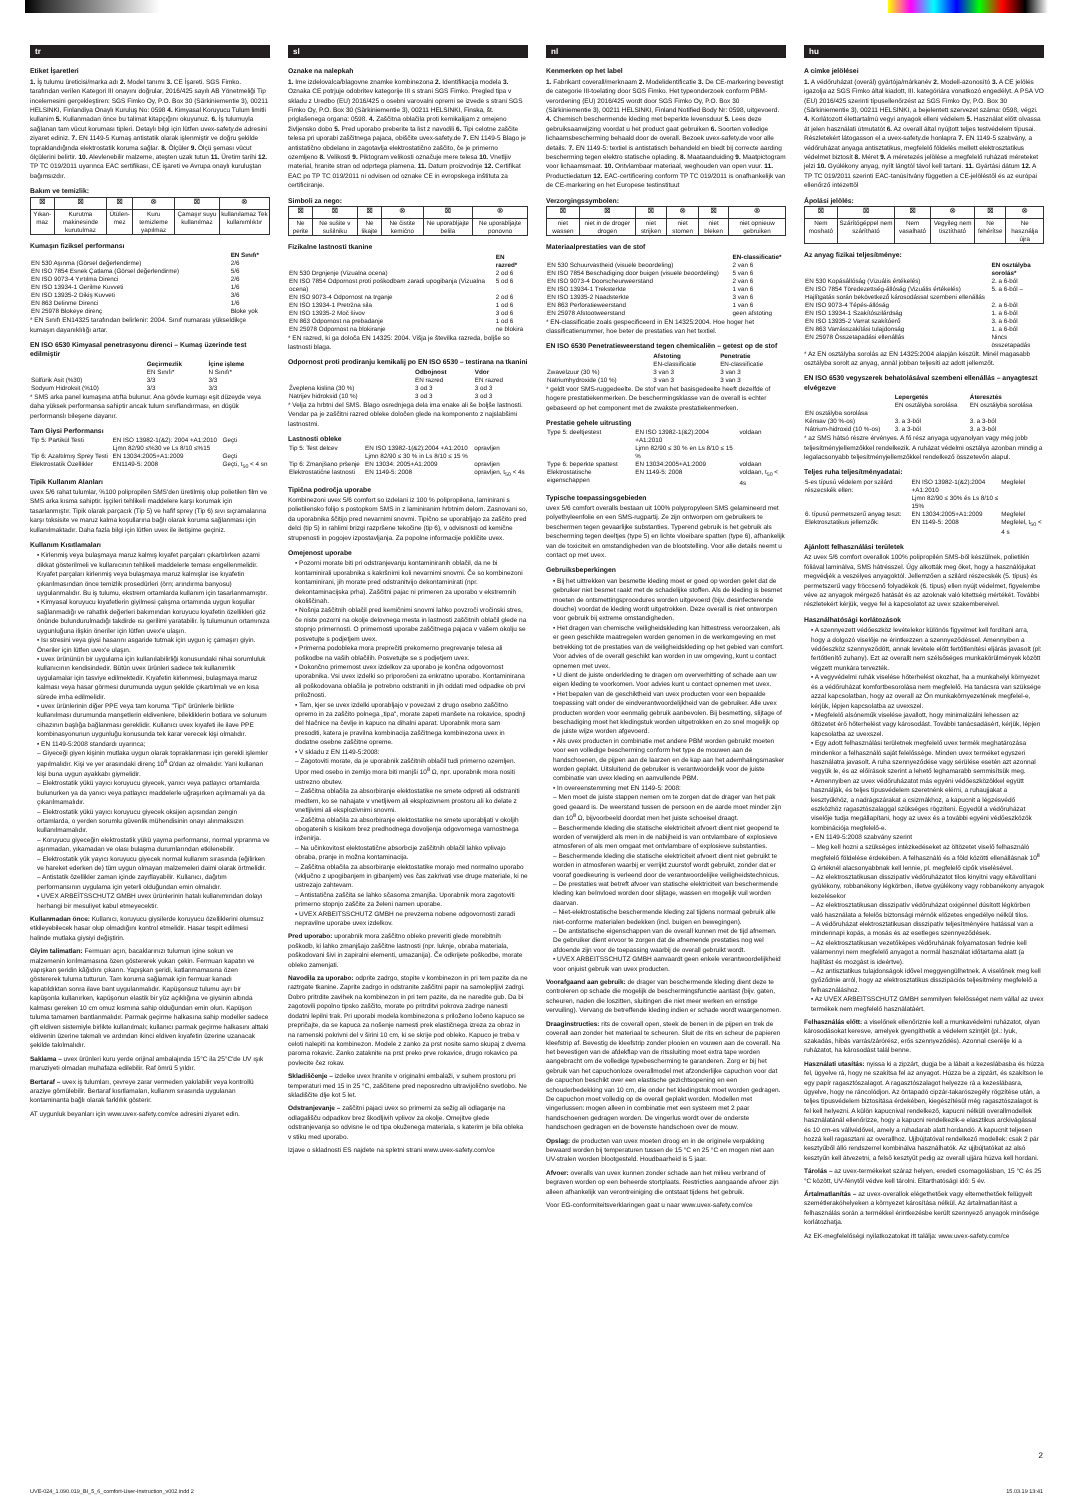tr
Etiket İşaretleri
1. İş tulumu üreticisi/marka adı 2. Model tanımı 3. CE İşareti. SGS Fimko. tarafından verilen Kategori III onayını doğrular, 2016/425 sayılı AB Yönetmeliği Tip incelemesini gerçekleştiren: SGS Fimko Oy, P.O. Box 30 (Särkiniementie 3), 00211 HELSINKI, Finlandiya Onaylı Kuruluş No: 0598 4. Kimyasal Koruyucu Tulum limitli kullanim 5. Kullanmadan önce bu talimat kitapçığını okuyunuz. 6. İş tulumuyla sağlanan tam vücut koruması tipleri. Detaylı bilgi için lütfen uvex-safety.de adresini ziyaret ediniz. 7. EN 1149-5 Kumaş antistatik olarak işlenmiştir ve doğru şekilde topraklandığında elektrostatik koruma sağlar. 8. Ölçüler 9. Ölçü şeması vücut ölçülerini belirtir. 10. Alevlenebilir malzeme, ateşten uzak tutun 11. Üretim tarihi 12. TP TC 019/2011 uyarınca EAC sertifikası, CE işareti ve Avrupa onaylı kuruluştan bağımsızdır.
Bakım ve temizlik:
| ⊠ | ⊠ | ⊠ | ⊗ | ⊠ | ⊗ |
| Yıkan­maz | Kurutma makinesinde kurutulmaz | Ütülen­mez | Kuru temizleme yapılmaz | Çamaşır suyu kullanılmaz | kullanılamaz Tek kullanımlıktır |
Kumaşın fiziksel performansı
| | EN Sınıfı* |
| EN 530 Aşınma (Görsel değerlendirme) | 2/6 |
| EN ISO 7854 Esnek Çatlama (Görsel değerlendirme) | 5/6 |
| EN ISO 9073-4 Yırtılma Direnci | 2/6 |
| EN ISO 13934-1 Gerilme Kuvveti | 1/6 |
| EN ISO 13935-2 Dikiş Kuvveti | 3/6 |
| EN 863 Delinme Direnci | 1/6 |
| EN 25978 Blokeye direnç | Bloke yok |
* EN Sınıfı EN14325 tarafından belirlenir: 2004. Sınıf numarası yükseldikçe kumaşın dayanıklılığı artar.
EN ISO 6530 Kimyasal penetrasyonu direnci – Kumaş üzerinde test edilmiştir
| | Geçirmezlik EN Sınıfı* | İçine işleme N Sınıfı* |
| --- | --- | --- |
| Sülfürik Asit (%30) | 3/3 | 3/3 |
| Sodyum Hidroksit (%10) | 3/3 | 3/3 |
* SMS arka panel kumaşına atıfta bulunur. Ana gövde kumaşı eşit düzeyde veya daha yüksek performansa sahiptir ancak tulum sınıflandırması, en düşük performanslı bileşene dayanır.
Tam Giysi Performansı
| Tip 5: Partikül Testi | EN ISO 13982-1(&2): 2004 +A1:2010 Ljmn 82/90 ≤%30 ve Ls 8/10 ≤%15 | Geçti |
| Tip 6: Azaltılmış Sprey Testi | EN 13034:2005+A1:2009 | Geçti |
| Elektrostatik Özellikler | EN1149-5: 2008 | Geçti, t<sub>50</sub> < 4 sn |
Tipik Kullanım Alanları
uvex 5/6 rahat tulumlar, %100 polipropilen SMS'den üretilmiş olup polietilen film ve SMS arka kısma sahiptir. İşçileri tehlikeli maddelere karşı korumak için tasarlanmıştır. Tipik olarak parçacık (Tip 5) ve hafif sprey (Tip 6) sıvı sıçramalarına karşı toksisite ve maruz kalma koşullarına bağlı olarak koruma sağlanması için kullanılmaktadır. Daha fazla bilgi için lütfen uvex ile iletişime geçiniz.
Kullanım Kısıtlamaları
• Kirlenmiş veya bulaşmaya maruz kalmış kıyafet parçaları çıkartılırken azami dikkat gösterilmeli ve kullanıcının tehlikeli maddelerle teması engellenmelidir. Kıyafet parçaları kirlenmiş veya bulaşmaya maruz kalmışlar ise kıyafetin çıkarılmasından önce temizlik prosedürleri (örn; arındırma banyosu) uygulanmalıdır. Bu iş tulumu, ekstrem ortamlarda kullanım için tasarlanmamıştır.
• Kimyasal koruyucu kıyafetlerin giyilmesi çalışma ortamında uygun koşullar sağlanmadığı ve rahatlık değerleri bakımından koruyucu kıyafetin özellikleri göz önünde bulundurulmadığı takdirde ısı gerilimi yaratabilir. İş tulumunun ortamınıza uygunluğuna ilişkin öneriler için lütfen uvex'e ulaşın.
• Isı stresini veya giysi hasarını asgaride tutmak için uygun iç çamaşırı giyin. Öneriler için lütfen uvex'e ulaşın.
• uvex ürününün bir uygulama için kullanılabilirliği konusundaki nihai sorumluluk kullanıcının kendisindedir. Bütün uvex ürünleri sadece tek kullanımlık uygulamalar için tasviye edilmektedir. Kıyafetin kirlenmesi, bulaşmaya maruz kalması veya hasar görmesi durumunda uygun şekilde çıkartılmalı ve en kısa sürede imha edilmelidir.
• uvex ürünlerinin diğer PPE veya tam koruma "Tipi" ürünlerle birlikte kullanılması durumunda manşetlerin eldivenlere, bilekliklerin botlara ve solunum cihazının başlığa bağlanması gereklidir. Kullanıcı uvex kıyafeti ile ilave PPE kombinasyonunun uygunluğu konusunda tek karar verecek kişi olmalıdır.
• EN 1149-5:2008 standardı uyarınca;
– Giyeceği giyen kişinin mutlaka uygun olarak topraklanması için gerekli işlemler yapılmalıdır. Kişi ve yer arasındaki direnç 10<sup>8</sup> Ω'dan az olmalıdır. Yani kullanan kişi buna uygun ayakkabı giymelidir.
– Elektrostatik yükü yayıcı koruyucu giyecek, yanıcı veya patlayıcı ortamlarda bulunurken ya da yanıcı veya patlayıcı maddelerle uğraşırken açılmamalı ya da çıkarılmamalıdır.
– Elektrostatik yükü yayıcı koruyucu giyecek oksijen açısından zengin ortamlarda, o yerden sorumlu güvenlik mühendisinin onayı alınmaksızın kullanılmamalıdır.
– Koruyucu giyeceğin elektrostatik yükü yayma performansı, normal yıpranma ve aşınmadan, yıkamadan ve olası bulaşma durumlarından etkilenebilir.
– Elektrostatik yük yayıcı koruyucu giyecek normal kullanım sırasında (eğilirken ve hareket ederken de) tüm uygun olmayan malzemeleri daimi olarak örtmelidir.
– Antistatik özellikler zaman içinde zayıflayabilir. Kullanıcı, dağıtım performansının uygulama için yeterli olduğundan emin olmalıdır.
• UVEX ARBEİTSSCHUTZ GMBH uvex ürünlerinin hatalı kullanımından dolayı herhangi bir mesuliyet kabul etmeyecektir.
Kullanmadan önce: Kullanıcı, koruyucu giysilerde koruyucu özelliklerini olumsuz etkileyebilecek hasar olup olmadığını kontrol etmelidir. Hasar tespit edilmesi halinde mutlaka giysiyi değiştirin.
Giyim talimatları: Fermuarı açın, bacaklarınızı tulumun içine sokun ve malzemenin kırılmamasına özen göstererek yukarı çekin. Fermuarı kapatın ve yapışkan şeridin kâğıdını çıkarın. Yapışkan şeridi, katlanmamasına özen göstererek tuluma tutturun. Tam koruma sağlamak için fermuar kanadı kapatıldıktan sonra ilave bant uygulanmalıdır. Kapüşonsuz tulumu ayrı bir kapüşonla kullanırken, kapüşonun elastik bir yüz açıklığına ve giysinin altında kalması gereken 10 cm omuz kısmına sahip olduğundan emin olun. Kapüşon tuluma tamamen bantlanmalıdır. Parmak geçirme halkasına sahip modeller sadece çift eldiven sistemiyle birlikte kullanılmalı; kullanıcı parmak geçirme halkasını alttaki eldivenin üzerine takmalı ve ardından ikinci eldiven kıyafetin üzerine uzanacak şekilde takılmalıdır.
Saklama – uvex ürünleri kuru yerde orijinal ambalajında 15°C ila 25°C'de UV ışık maruziyeti olmadan muhafaza edilebilir. Raf ömrü 5 yıldır.
Bertaraf – uvex iş tulumları, çevreye zarar vermeden yakılabilir veya kontrollü araziye gömülebilir. Bertaraf kısıtlamaları, kullanım sırasında uygulanan kontaminanta bağlı olarak farklılık gösterir.
AT uygunluk beyanları için www.uvex-safety.com/ce adresini ziyaret edin.
sl
Oznake na nalepkah
1. Ime izdelovalca/blagovne znamke kombinezona 2. Identifikacija modela 3. Oznaka CE potrjuje odobritev kategorije III s strani SGS Fimko. Pregled tipa v skladu z Uredbo (EU) 2016/425 o osebni varovalni opremi se izvede s strani SGS Fimko Oy, P.O. Box 30 (Särkiniementie 3), 00211 HELSINKI, Finska, št. priglašenega organa: 0598. 4. Zaščitna oblačila proti kemikalijam z omejeno življensko dobo 5. Pred uporabo preberite ta list z navodili 6. Tipi celotne zaščite telesa pri uporabi zaščitnega pajaca, obiščite uvex-safety.de 7. EN 1149-5 Blago je antistatično obdelano in zagotavlja elektrostatično zaščito, če je primerno ozemljeno 8. Velikosti 9. Piktogram velikosti označuje mere telesa 10. Vnetljiv material, hranite stran od odprtega plamena. 11. Datum proizvodnje 12. Certifikat EAC po TP TC 019/2011 ni odvisen od oznake CE in evropskega inštituta za certificiranje.
Simboli za nego:
| ⊠ | ⊠ | ⊠ | ⊗ | ⊠ | ⊗ |
| Ne perite | Ne sušite v sušilniku | Ne likajte | Ne čistite kemično | Ne uporabljajte belila | Ne uporabljajte ponovno |
Fizikalne lastnosti tkanine
| | EN razred* |
| EN 530 Drgnjenje (Vizualna ocena) | 2 od 6 |
| EN ISO 7854 Odpornost proti poškodbam zaradi upogibanja (Vizualna ocena) | 5 od 6 |
| EN ISO 9073-4 Odpornost na trganje | 2 od 6 |
| EN ISO 13934-1 Pretržna sila | 1 od 6 |
| EN ISO 13935-2 Moč šivov | 3 od 6 |
| EN 863 Odpornost na prebadanje | 1 od 6 |
| EN 25978 Odpornost na blokiranje | ne blokira |
* EN razred, ki ga določa EN 14325: 2004. Višja je številka razreda, boljše so lastnosti blaga.
Odpornost proti prodiranju kemikalij po EN ISO 6530 – testirana na tkanini
| | Odbojnost EN razred | Vdor EN razred |
| --- | --- | --- |
| Žveplena kislina (30 %) | 3 od 3 | 3 od 3 |
| Natrijev hidroksid (10 %) | 3 od 3 | 3 od 3 |
* Velja za hrbtni del SMS. Blago osrednjega dela ima enake ali še boljše lastnosti. Vendar pa je zaščitni razred obleke določen glede na komponento z najslabšimi lastnostmi.
Lastnosti obleke
| Tip 5: Test delcev | EN ISO 13982-1(&2):2004 +A1:2010 Ljmn 82/90 ≤ 30 % in Ls 8/10 ≤ 15 % | opravljen |
| Tip 6: Zmanjšano pršenje | EN 13034: 2005+A1:2009 | opravljen |
| Elektrostatične lastnosti | EN 1149-5: 2008 | opravljen, t<sub>50</sub> < 4s |
Tipična področja uporabe
Kombinezoni uvex 5/6 comfort so izdelani iz 100 % polipropilena, laminirani s polietilensko folijo s postopkom SMS in z laminiranim hrbtnim delom. Zasnovani so, da uporabnika ščitijo pred nevarnimi snovmi. Tipično se uporabljajo za zaščito pred delci (tip 5) in rahlimi brizgi razpršene tekočine (tip 6), v odvisnosti od kemične strupenosti in pogojev izpostavljanja. Za popolne informacije pokličite uvex.
Omejenost uporabe
• Pozorni morate biti pri odstranjevanju kontaminiranih oblačil, da ne bi kontaminirali uporabnika s kakršnimi koli nevarnimi snovmi. Če so kombinezoni kontaminirani, jih morate pred odstranitvijo dekontaminirati (npr. dekontaminacijska prha). Zaščitni pajac ni primeren za uporabo v ekstremnih okoliščinah.
• Nošnja zaščitnih oblačil pred kemičnimi snovmi lahko povzroči vročinski stres, če niste pozorni na okolje delovnega mesta in lastnosti zaščitnih oblačil glede na stopnjo primernosti. O primernosti uporabe zaščitnega pajaca v vašem okolju se posvetujte s podjetjem uvex.
• Primerna podobleka mora preprečiti prekomerno pregrevanje telesa ali poškodbe na vaših oblačilih. Posvetujte se s podjetjem uvex.
• Dokončno primernost uvex izdelkov za uporabo je končna odgovornost uporabnika. Vsi uvex izdelki so priporočeni za enkratno uporabo. Kontaminirana ali poškodovana oblačila je potrebno odstraniti in jih oddati med odpadke ob prvi priložnosti.
• Tam, kjer se uvex izdelki uporabljajo v povezavi z drugo osebno zaščitno opremo in za zaščito polnega „tipa", morate zapeti manšete na rokavice, spodnji del hlačnice na čevlje in kapuco na dihalni aparat. Uporabnik mora sam presoditi, katera je pravilna kombinacija zaščitnega kombinezona uvex in dodatne osebne zaščitne opreme.
• V skladu z EN 1149-5:2008:
– Zagotoviti morate, da je uporabnik zaščitnih oblačil tudi primerno ozemljen. Upor med osebo in zemljo mora biti manjši 10<sup>8</sup> Ω, npr. uporabnik mora nositi ustrezno obutev.
– Zaščitna oblačila za absorbiranje elektostatike ne smete odpreti ali odstraniti medtem, ko se nahajate v vnetljivem ali eksplozivnem prostoru ali ko delate z vnetljivimi ali eksplozivnimi snovmi.
– Zaščitna oblačila za absorbiranje elektostatike ne smete uporabljati v okoljih obogatenih s kisikom brez predhodnega dovoljenja odgovornega varnostnega inženirja.
– Na učinkovitost elektostatične absorbcije zaščitnih oblačil lahko vplivajo obraba, pranje in možna kontaminacija.
– Zaščitna oblačila za absorbiranje elektostatike morajo med normalno uporabo (vključno z upogibanjem in gibanjem) ves čas zakrivati vse druge materiale, ki ne ustrezajo zahtevam.
– Antistatična zaščita se lahko sčasoma zmanjša. Uporabnik mora zagotoviti primerno stopnjo zaščite za želeni namen uporabe.
• UVEX ARBEITSSCHUTZ GMBH ne prevzema nobene odgovornosti zaradi nepravilne uporabe uvex izdelkov.
Pred uporabo: uporabnik mora zaščitno obleko preveriti glede morebitnih poškodb, ki lahko zmanjšajo zaščitne lastnosti (npr. luknje, obraba materiala, poškodovani šivi in zapiralni elementi, umazanija). Če odkrijete poškodbe, morate obleko zamenjati.
Navodila za uporabo: odprite zadrgo, stopite v kombinezon in pri tem pazite da ne raztrgate tkanine. Zaprite zadrgo in odstranite zaščitni papir na samolepljivi zadrgi. Dobro pritrdite zavihek na kombinezon in pri tem pazite, da ne naredite gub. Da bi zagotovili popolno tipsko zaščito, morate po pritrditvi pokrova zadrge nanesti dodatni lepilni trak. Pri uporabi modela kombinezona s priloženo ločeno kapuco se prepričajte, da se kapuca za nošenje namesti prek elastičnega izreza za obraz in na ramenski pokrivni del v širini 10 cm, ki se skrije pod obleko. Kapuco je treba v celoti nalepiti na kombinezon. Modele z zanko za prst nosite samo skupaj z dvema paroma rokavic. Zanko zataknite na prst preko prve rokavice, drugo rokavico pa povlecite čez rokav.
Skladiščenje – izdelke uvex hranite v originalni embalaži, v suhem prostoru pri temperaturi med 15 in 25 °C, zaščitene pred neposredno ultravijolično svetlobo. Ne skladiščite dlje kot 5 let.
Odstranjevanje – zaščitni pajaci uvex so primerni za sežig ali odlaganje na odlagališču odpadkov brez škodljivih vplivov za okolje. Omejitve glede odstranjevanja so odvisne le od tipa okuženega materiala, s katerim je bila obleka v stiku med uporabo.
Izjave o skladnosti ES najdete na spletni strani www.uvex-safety.com/ce
nl
Kenmerken op het label
1. Fabrikant coverall/merknaam 2. Modelidentificatie 3. De CE-markering bevestigt de categorie III-toelating door SGS Fimko. Het typeonderzoek conform PBM-verordening (EU) 2016/425 wordt door SGS Fimko Oy, P.O. Box 30 (Särkiniementie 3), 00211 HELSINKI, Finland Notified Body Nr: 0598, uitgevoerd. 4. Chemisch beschermende kleding met beperkte levensduur 5. Lees deze gebruiksaanwijzing voordat u het product gaat gebruiken 6. Soorten volledige lichaamsbescherming behaald door de overall. Bezoek uvex-safety.de voor alle details. 7. EN 1149-5: textiel is antistatisch behandeld en biedt bij correcte aarding bescherming tegen elektro statische oplading. 8. Maataanduiding 9. Maatpictogram voor lichaamsmaat. 10. Ontvlambaar materiaal, weghouden van open vuur. 11. Productiedatum 12. EAC-certificering conform TP TC 019/2011 is onafhankelijk van de CE-markering en het Europese testinstituut
Verzorgingssymbolen:
| ⊠ | ⊠ | ⊠ | ⊗ | ⊠ | ⊗ |
| niet wassen | niet in de droger drogen | niet strijken | niet stomen | niet bleken | niet opnieuw gebruiken |
Materiaalprestaties van de stof
| | EN-classificatie* |
| EN 530 Schuurvastheid (visuele beoordeling) | 2 van 6 |
| EN ISO 7854 Beschadiging door buigen (visuele beoordeling) | 5 van 6 |
| EN ISO 9073-4 Doorscheurweerstand | 2 van 6 |
| EN ISO 13934-1 Treksterkte | 1 van 6 |
| EN ISO 13935-2 Naadsterkte | 3 van 6 |
| EN 863 Perforatieweerstand | 1 van 6 |
| EN 25978 Afstootweerstand | geen afstoting |
* EN-classificatie zoals gespecificeerd in EN 14325:2004. Hoe hoger het classificatienummer, hoe beter de prestaties van het textiel.
EN ISO 6530 Penetratieweerstand tegen chemicaliën – getest op de stof
| | Afstoting EN-classificatie | Penetratie EN-classificatie |
| --- | --- | --- |
| Zwavelzuur (30 %) | 3 van 3 | 3 van 3 |
| Natriumhydroxide (10 %) | 3 van 3 | 3 van 3 |
* geldt voor SMS-ruggedeelte. De stof van het basisgedeelte heeft dezelfde of hogere prestatiekenmerken. De beschermingsklasse van de overall is echter gebaseerd op het component met de zwakste prestatiekenmerken.
Prestatie gehele uitrusting
| Type 5: deeltjestest | EN ISO 13982-1(&2):2004 +A1:2010 Ljmn 82/90 ≤ 30 % en Ls 8/10 ≤ 15 % | voldaan |
| Type 6: beperkte spattest | EN 13034:2005+A1:2009 | voldaan |
| Elektrostatische eigenschappen | EN 1149-5: 2008 | voldaan, t<sub>50</sub> < 4s |
Typische toepassingsgebieden
uvex 5/6 comfort overalls bestaan uit 100% polypropyleen SMS gelamineerd met polyethyleenfolie en een SMS-rugpartij. Ze zijn ontworpen om gebruikers te beschermen tegen gevaarlijke substanties. Typerend gebruik is het gebruik als bescherming tegen deeltjes (type 5) en lichte vloeibare spatten (type 6), afhankelijk van de toxiciteit en omstandigheden van de blootstelling. Voor alle details neemt u contact op met uvex.
Gebruiksbeperkingen
• Bij het uittrekken van besmette kleding moet er goed op worden gelet dat de gebruiker niet besmet raakt met de schadelijke stoffen. Als de kleding is besmet moeten de ontsmettingsprocedures worden uitgevoerd (bijv. desinfecterende douche) voordat de kleding wordt uitgetrokken. Deze overall is niet ontworpen voor gebruik bij extreme omstandigheden.
• Het dragen van chemische veiligheidskleding kan hittestress veroorzaken, als er geen geschikte maatregelen worden genomen in de werkomgeving en met betrekking tot de prestaties van de veiligheidskleding op het gebied van comfort. Voor advies of de overall geschikt kan worden in uw omgeving, kunt u contact opnemen met uvex.
• U dient de juiste onderkleding te dragen om oververhitting of schade aan uw eigen kleding te voorkomen. Voor advies kunt u contact opnemen met uvex.
• Het bepalen van de geschiktheid van uvex producten voor een bepaalde toepassing valt onder de eindverantwoordelijkheid van de gebruiker. Alle uvex producten worden voor eenmalig gebruik aanbevolen. Bij besmetting, slijtage of beschadiging moet het kledingstuk worden uitgetrokken en zo snel mogelijk op de juiste wijze worden afgevoerd.
• Als uvex producten in combinatie met andere PBM worden gebruikt moeten voor een volledige bescherming conform het type de mouwen aan de handschoenen, de pijpen aan de laarzen en de kap aan het ademhalingsmasker worden geplakt. Uitsluitend de gebruiker is verantwoordelijk voor de juiste combinatie van uvex kleding en aanvullende PBM.
• In overeenstemming met EN 1149-5: 2008:
– Men moet de juiste stappen nemen om te zorgen dat de drager van het pak goed geaard is. De weerstand tussen de persoon en de aarde moet minder zijn dan 10<sup>8</sup> Ω, bijvoorbeeld doordat men het juiste schoeisel draagt.
– Beschermende kleding die statische elektriciteit afvoert dient niet geopend te worden of verwijderd als men in de nabijheid is van ontvlambare of explosieve atmosferen of als men omgaat met ontvlambare of explosieve substanties.
– Beschermende kleding die statische elektriciteit afvoert dient niet gebruikt te worden in atmosferen waarbij er verrijkt zuurstof wordt gebruikt, zonder dat er vooraf goedkeuring is verleend door de verantwoordelijke veiligheidstechnicus.
– De prestaties wat betreft afvoer van statische elektriciteit van beschermende kleding kan beïnvloed worden door slijtage, wassen en mogelijk vuil worden daarvan.
– Niet-elektrostatische beschermende kleding zal tijdens normaal gebruik alle niet-conforme materialen bedekken (incl. buigen en bewegingen).
– De antistatische eigenschappen van de overall kunnen met de tijd afnemen. De gebruiker dient ervoor te zorgen dat de afnemende prestaties nog wel afdoende zijn voor de toepassing waarbij de overall gebruikt wordt.
• UVEX ARBEITSSCHUTZ GMBH aanvaardt geen enkele verantwoordelijkheid voor onjuist gebruik van uvex producten.
Voorafgaand aan gebruik: de drager van beschermende kleding dient deze te controleren op schade die mogelijk de beschermingsfunctie aantast (bijv. gaten, scheuren, naden die loszitten, sluitingen die niet meer werken en ernstige vervuiling). Vervang de betreffende kleding indien er schade wordt waargenomen.
Draaginstructies: rits de coverall open, steek de benen in de pijpen en trek de coverall aan zonder het materiaal te scheuren. Sluit de rits en scheur de papieren kleefstrip af. Bevestig de kleefstrip zonder plooien en vouwen aan de coverall. Na het bevestigen van de afdekflap van de ritssluiting moet extra tape worden aangebracht om de volledige typebescherming te garanderen. Zorg er bij het gebruik van het capuchonloze overallmodel met afzonderlijke capuchon voor dat de capuchon beschikt over een elastische gezichtsopening en een schouderbedekking van 10 cm, die onder het kledingstuk moet worden gedragen. De capuchon moet volledig op de overall geplakt worden. Modellen met vingerlussen: mogen alleen in combinatie met een systeem met 2 paar handschoenen gedragen worden. De vingerlus wordt over de onderste handschoen gedragen en de bovenste handschoen over de mouw.
Opslag: de producten van uvex moeten droog en in de originele verpakking bewaard worden bij temperaturen tussen de 15 °C en 25 °C en mogen niet aan UV-stralen worden blootgesteld. Houdbaarheid is 5 jaar.
Afvoer: overalls van uvex kunnen zonder schade aan het milieu verbrand of begraven worden op een beheerde stortplaats. Restricties aangaande afvoer zijn alleen afhankelijk van verontreiniging die ontstaat tijdens het gebruik.
Voor EG-conformiteitsverklaringen gaat u naar www.uvex-safety.com/ce
hu
A címke jelölései
1. A védőruházat (overál) gyártója/márkanév 2. Modell-azonosító 3. A CE jelölés igazolja az SGS Fimko által kiadott, III. kategóriára vonatkozó engedélyt. A PSA VO (EU) 2016/425 szerinti típusellenőrzést az SGS Fimko Oy, P.O. Box 30 (Särkiniementie 3), 00211 HELSINKI, a bejelentett szervezet száma: 0598, végzi. 4. Korlátozott élettartalmú vegyi anyagok elleni védelem 5. Használat előtt olvassa át jelen használati útmutatót 6. Az overall által nyújtott teljes testvédelem típusai. Részletekért látogasson el a uvex-safety.de honlapra 7. EN 1149-5 szabvány, a védőruházat anyaga antisztatikus, megfelelő földelés mellett elektrosztatikus védelmet biztosít 8. Méret 9. A méretezés jelölése a megfelelő ruházati méreteket jelzi 10. Gyúlékony anyag, nyílt lángtól távol kell tartani. 11. Gyártási dátum 12. A TP TC 019/2011 szerinti EAC-tanúsítvány független a CE-jelöléstől és az európai ellenőrző intézettől
Ápolási jelölés:
| ⊠ | ⊠ | ⊠ | ⊗ | ⊠ | ⊗ |
| Nem mosható | Szárítógéppel nem szárítható | Nem vasalható | Vegyileg nem tisztítható | Ne fehérítse | Ne használja újra |
Az anyag fizikai teljesítménye:
| | EN osztályba sorolás* |
| EN 530 Kopásállóság (Vizuális értékelés) | 2. a 6-ból |
| EN ISO 7854 Töredezettség-állóság (Vizuális értékelés) Hajlítgatás során bekövetkező károsodással szembeni ellenállás | 5. a 6-ból – |
| EN ISO 9073-4 Tépés-állóság | 2. a 6-ból |
| EN ISO 13934-1 Szakítószilárdság | 1. a 6-ból |
| EN ISO 13935-2 Varrat szakítóerő | 3. a 6-ból |
| EN 863 Varrásszakítási tulajdonság | 1. a 6-ból |
| EN 25978 Összetapadási ellenállás | Nincs összetapadás |
* Az EN osztályba sorolás az EN 14325:2004 alapján készült. Minél magasabb osztályba sorolt az anyag, annál jobban teljesíti az adott jellemzőt.
EN ISO 6530 vegyszerek behatolásával szembeni ellenállás – anyagteszt elvégezve
| | Lepergetés EN osztályba sorolása | Áteresztés EN osztályba sorolása |
| --- | --- | --- |
| EN osztályba sorolása | | |
| Kénsav (30 %-os) | 3. a 3-ból | 3. a 3-ból |
| Nátrium-hidroxid (10 %-os) | 3. a 3-ból | 3. a 3-ból |
* az SMS hátsó részre érvényes. A fő rész anyaga ugyanolyan vagy még jobb teljesítményjellemzőkkel rendelkezik. A ruházat védelmi osztálya azonban mindig a legalacsonyabb teljesítményjellemzőkkel rendelkező összetevőn alapul.
Teljes ruha teljesítményadatai:
| 5-es típusú védelem por szilárd részecskék ellen: | EN ISO 13982-1(&2):2004 +A1:2010 Ljmn 82/90 ≤ 30% és Ls 8/10 ≤ 15% | Megfelel |
| 6. típusú permetszerű anyag teszt: | EN 13034:2005+A1:2009 | Megfelel |
| Elektrosztatikus jellemzők: | EN 1149-5: 2008 | Megfelel, t<sub>50</sub> < 4 s |
Ajánlott felhasználási területek
Az uvex 5/6 comfort overallok 100% polipropilén SMS-ből készülnek, polietilén fóliával laminálva, SMS hátrésszel. Úgy alkották meg őket, hogy a használójukat megvédjék a veszélyes anyagoktól. Jellemzően a szilárd részecskék (5. típus) és permetszerű vagy fröccsenő folyadékok (6. típus) ellen nyújt védelmet, figyelembe véve az anyagok mérgező hatását és az azoknak való kitettség mértékét. További részletekért kérjük, vegye fel a kapcsolatot az uvex szakembereivel.
Használhatósági korlátozások
• A szennyezett védőeszköz levételekor különös figyelmet kell fordítani arra, hogy a dolgozó viselője ne érintkezzen a szennyeződéssel. Amennyiben a védőeszköz szennyeződött, annak levétele előtt fertőtlenítési eljárás javasolt (pl: fertőtlenítő zuhany). Ezt az overallt nem szélsőséges munkakörülmények között végzett munkára tervezték.
• A vegyvédelmi ruhák viselése hőterhelést okozhat, ha a munkahelyi környezet és a védőruházat komfortbesorolása nem megfelelő. Ha tanácsra van szüksége azzal kapcsolatban, hogy az overall az Ön munkakörnyezetének megfelel-e, kérjük, lépjen kapcsolatba az uvexszel.
• Megfelelő alsóneműk viselése javallott, hogy minimalizálni lehessen az öltözetet érő hőterhelést vagy károsodást. További tanácsadásért, kérjük, lépjen kapcsolatba az uvexszel.
• Egy adott felhasználási területnek megfelelő uvex termék meghatározása mindenkor a felhasználó saját felelőssége. Minden uvex terméket egyszeri használatra javasolt. A ruha szennyeződése vagy sérülése esetén azt azonnal vegyük le, és az előírások szerint a lehető leghamarabb semmisítsük meg.
• Amennyiben az uvex védőruházatot más egyéni védőeszközökkel együtt használják, és teljes típusvédelem szeretnénk elérni, a ruhaujjakat a kesztyűkhöz, a nadrágszárakat a csizmákhoz, a kapucnit a légzésvédő eszközhöz ragasztószalaggal szükséges rögzíteni. Egyedül a védőruházat viselője tudja megállapítani, hogy az uvex és a további egyéni védőeszközök kombinációja megfelelő-e.
• EN 1149-5:2008 szabvány szerint
– Meg kell hozni a szükséges intézkedéseket az öltözetet viselő felhasználó megfelelő földelése érdekében. A felhasználó és a föld közötti ellenállásnak 10<sup>8</sup> Ω értéknél alacsonyabbnak kell lennie, pl. megfelelő cipők viselésével.
– Az elektrosztatikusan disszipatív védőruházatot tilos kinyitni vagy eltávolítani gyúlékony, robbanékony légkörben, illetve gyúlékony vagy robbanékony anyagok kezelésekor
– Az elektrosztatikusan disszipatív védőruházat oxigénnel dúsított légkörben való használata a felelős biztonsági mérnök előzetes engedélye nélkül tilos.
– A védőruházat elektrosztatikusan disszipatív teljesítményére hatással van a mindennapi kopás, a mosás és az esetleges szennyeződések.
– Az elektrosztatikusan vezetőképes védőruhának folyamatosan fednie kell valamennyi nem megfelelő anyagot a normál használat időtartama alatt (a hajlítást és mozgást is ideértve).
– Az antisztatikus tulajdonságok idővel meggyengülhetnek. A viselőnek meg kell győződnie arról, hogy az elektrosztatikus disszipációs teljesítmény megfelelő a felhasználáshoz.
• Az UVEX ARBEITSSCHUTZ GMBH semmilyen felelősséget nem vállal az uvex termékek nem megfelelő használatáért.
Felhasználás előtt: a viselőnek ellenőriznie kell a munkavédelmi ruházatot, olyan károsodásokat keresve, amelyek gyengíthetik a védelem szintjét (pl.: lyuk, szakadás, hibás varrás/zárórész, erős szennyeződés). Azonnal cserélje ki a ruházatot, ha károsodást talál benne.
Használati utasítás: nyissa ki a zipzárt, dugja be a lábait a kezeslábasba és húzza fel, ügyelve rá, hogy ne szakítsa fel az anyagot. Húzza be a zipzárt, és szakítson le egy papír ragasztószalagot. A ragasztószalagot helyezze rá a kezeslábasra, ügyelve, hogy ne ráncolódjon. Az öntapadó cipzár-takarószegély rögzítése után, a teljes típusvédelem biztosítása érdekében, kiegészítésül még ragasztószalagot is fel kell helyezni. A külön kapucnival rendelkező, kapucni nélküli overallmodellek használatánál ellenőrizze, hogy a kapucni rendelkezik-e elasztikus arckivágással és 10 cm-es vállvédővel, amely a ruhadarab alatt hordandó. A kapucnit teljesen hozzá kell ragasztani az overallhoz. Ujjbújtatóval rendelkező modellek: csak 2 pár kesztyűből álló rendszerrel kombinálva használhatók. Az ujjbújtatókat az alsó kesztyűn kell átvezetni, a felső kesztyűt pedig az overall ujjára húzva kell hordani.
Tárolás – az uvex-termékeket száraz helyen, eredeti csomagolásban, 15 °C és 25 °C között, UV-fénytől védve kell tárolni. Eltarthatósági idő: 5 év.
Ártalmatlanítás – az uvex-overallok elégethetőek vagy eltemethetőek felügyelt szemétlerakóhelyeken a környezet károsítása nélkül. Az ártalmatlanítást a felhasználás során a termékkel érintkezésbe került szennyező anyagok minősége korlátozhatja.
Az EK-megfelelőségi nyilatkozatokat itt találja: www.uvex-safety.com/ce
2
UVE-024_1.090.019_BI_5_6_comfort-User-Instruction_v002.indd 2 15.03.19 13:41